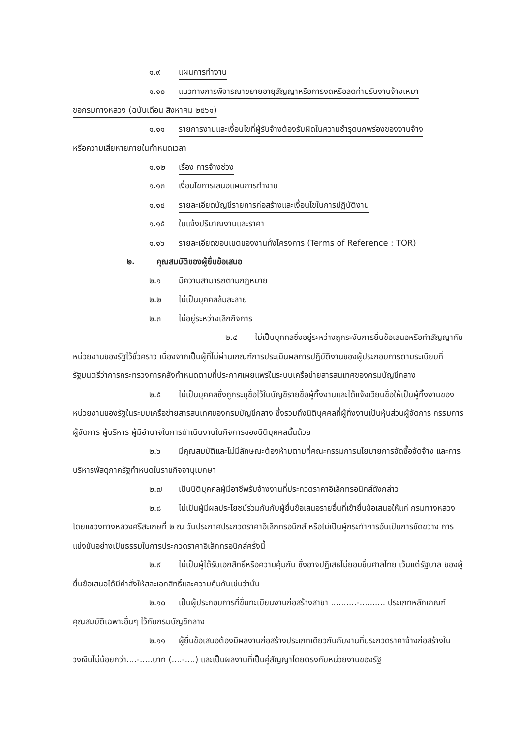๑.๙ แผนการทำงาน
๑.๑๐ แนวทางการพิจารณาขยายอายุสัญญาหรือการงดหรือลดค่าปรับงานจ้างเหมา
ขอกรมทางหลวง (ฉบับเดือน สิงหาคม ๒๕๖๑)
๑.๑๑ รายการงานและเงื่อนไขที่ผู้รับจ้างต้องรับผิดในความชำรุดบกพร่องของงานจ้าง
หรือความเสียหายภายในกำหนดเวลา
๑.๑๒ เรื่อง การจ้างช่วง
๑.๑๓ เงื่อนไขการเสนอแผนการทำงาน
๑.๑๔ รายละเอียดบัญชีรายการก่อสร้างและเงื่อนไขในการปฏิบัติงาน
๑.๑๕ ใบแจ้งปริมาณงานและราคา
๑.๑๖ รายละเอียดขอบเขตของงานทั้งโครงการ (Terms of Reference : TOR)
๒. คุณสมบัติของผู้ยื่นข้อเสนอ
๒.๑ มีความสามารถตามกฎหมาย
๒.๒ ไม่เป็นบุคคลล้มละลาย
๒.๓ ไม่อยู่ระหว่างเลิกกิจการ
๒.๔ ไม่เป็นบุคคลซึ่งอยู่ระหว่างถูกระงับการยื่นข้อเสนอหรือทำสัญญากับหน่วยงานของรัฐไว้ชั่วคราว เนื่องจากเป็นผู้ที่ไม่ผ่านเกณฑ์การประเมินผลการปฏิบัติงานของผู้ประกอบการตามระเบียบที่รัฐมนตรีว่าการกระทรวงการคลังกำหนดตามที่ประกาศเผยแพร่ในระบบเครือข่ายสารสนเทศของกรมบัญชีกลาง
๒.๕ ไม่เป็นบุคคลซึ่งถูกระบุชื่อไว้ในบัญชีรายชื่อผู้ทิ้งงานและได้แจ้งเวียนชื่อให้เป็นผู้ทิ้งงานของหน่วยงานของรัฐในระบบเครือข่ายสารสนเทศของกรมบัญชีกลาง ซึ่งรวมถึงนิติบุคคลที่ผู้ทิ้งงานเป็นหุ้นส่วนผู้จัดการ กรรมการผู้จัดการ ผู้บริหาร ผู้มีอำนาจในการดำเนินงานในกิจการของนิติบุคคลนั้นด้วย
๒.๖ มีคุณสมบัติและไม่มีลักษณะต้องห้ามตามที่คณะกรรมการนโยบายการจัดซื้อจัดจ้าง และการบริหารพัสดุภาครัฐกำหนดในราชกิจจานุเบกษา
๒.๗ เป็นนิติบุคคลผู้มีอาชีพรับจ้างงานที่ประกวดราคาอิเล็กทรอนิกส์ดังกล่าว
๒.๘ ไม่เป็นผู้มีผลประโยชน์ร่วมกันกับผู้ยื่นข้อเสนอรายอื่นที่เข้ายื่นข้อเสนอให้แก่ กรมทางหลวง โดยแขวงทางหลวงศรีสะเกษที่ ๒ ณ วันประกาศประกวดราคาอิเล็กทรอนิกส์ หรือไม่เป็นผู้กระทำการอันเป็นการขัดขวาง การแข่งขันอย่างเป็นธรรมในการประกวดราคาอิเล็กทรอนิกส์ครั้งนี้
๒.๙ ไม่เป็นผู้ได้รับเอกสิทธิ์หรือความคุ้มกัน ซึ่งอาจปฏิเสธไม่ยอมขึ้นศาลไทย เว้นแต่รัฐบาล ของผู้ยื่นข้อเสนอได้มีคำสั่งให้สละเอกสิทธิ์และความคุ้มกันเช่นว่านั้น
๒.๑๐ เป็นผู้ประกอบการที่ขึ้นทะเบียนงานก่อสร้างสาขา ..........-.......... ประเภทหลักเกณฑ์คุณสมบัติเฉพาะอื่นๆ ไว้กับกรมบัญชีกลาง
๒.๑๑ ผู้ยื่นข้อเสนอต้องมีผลงานก่อสร้างประเภทเดียวกันกับงานที่ประกวดราคาจ้างก่อสร้างในวงเงินไม่น้อยกว่า....-.....บาท (....-....) และเป็นผลงานที่เป็นคู่สัญญาโดยตรงกับหน่วยงานของรัฐ